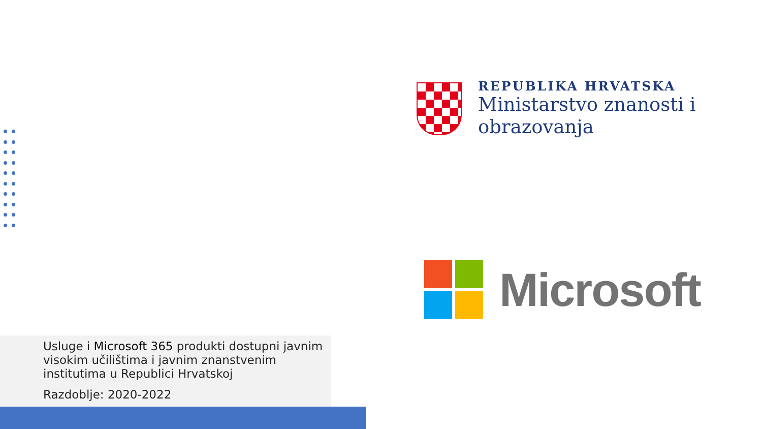REPUBLIKA HRVATSKA
Ministarstvo znanosti i
obrazovanja
Microsoft
Usluge i Microsoft 365 produkti dostupni javnim visokim učilištima i javnim znanstvenim institutima u Republici Hrvatskoj
Razdoblje: 2020-2022